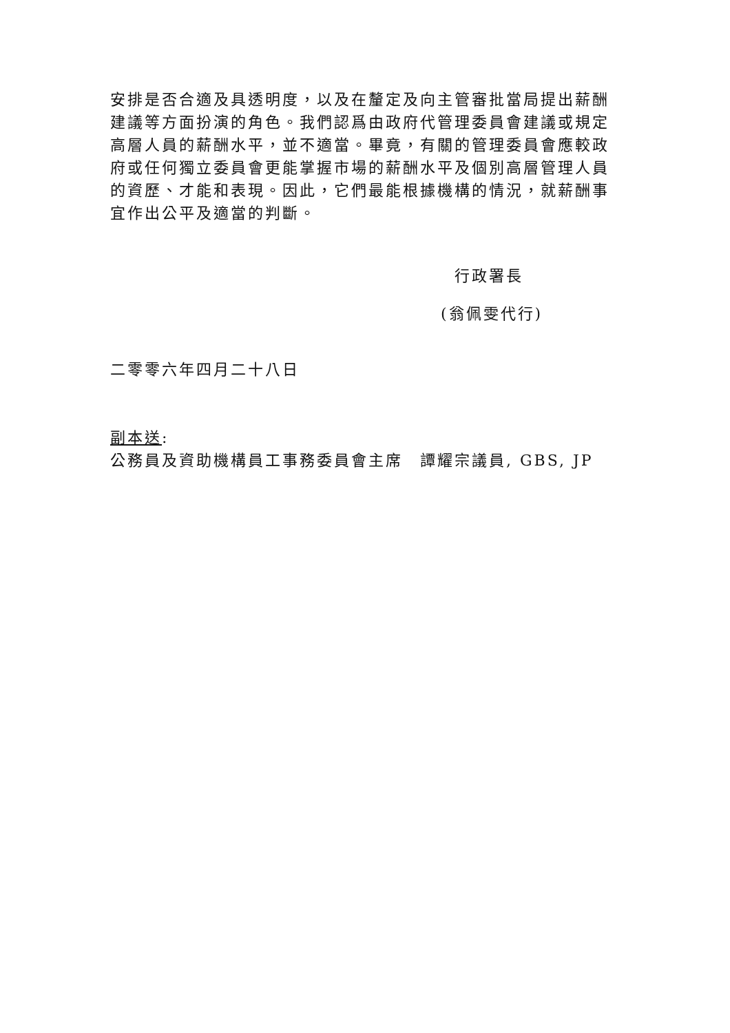安排是否合適及具透明度，以及在釐定及向主管審批當局提出薪酬建議等方面扮演的角色。我們認爲由政府代管理委員會建議或規定高層人員的薪酬水平，並不適當。畢竟，有關的管理委員會應較政府或任何獨立委員會更能掌握市場的薪酬水平及個別高層管理人員的資歷、才能和表現。因此，它們最能根據機構的情況，就薪酬事宜作出公平及適當的判斷。
行政署長
(翁佩雯代行)
二零零六年四月二十八日
副本送:
公務員及資助機構員工事務委員會主席　譚耀宗議員, GBS, JP